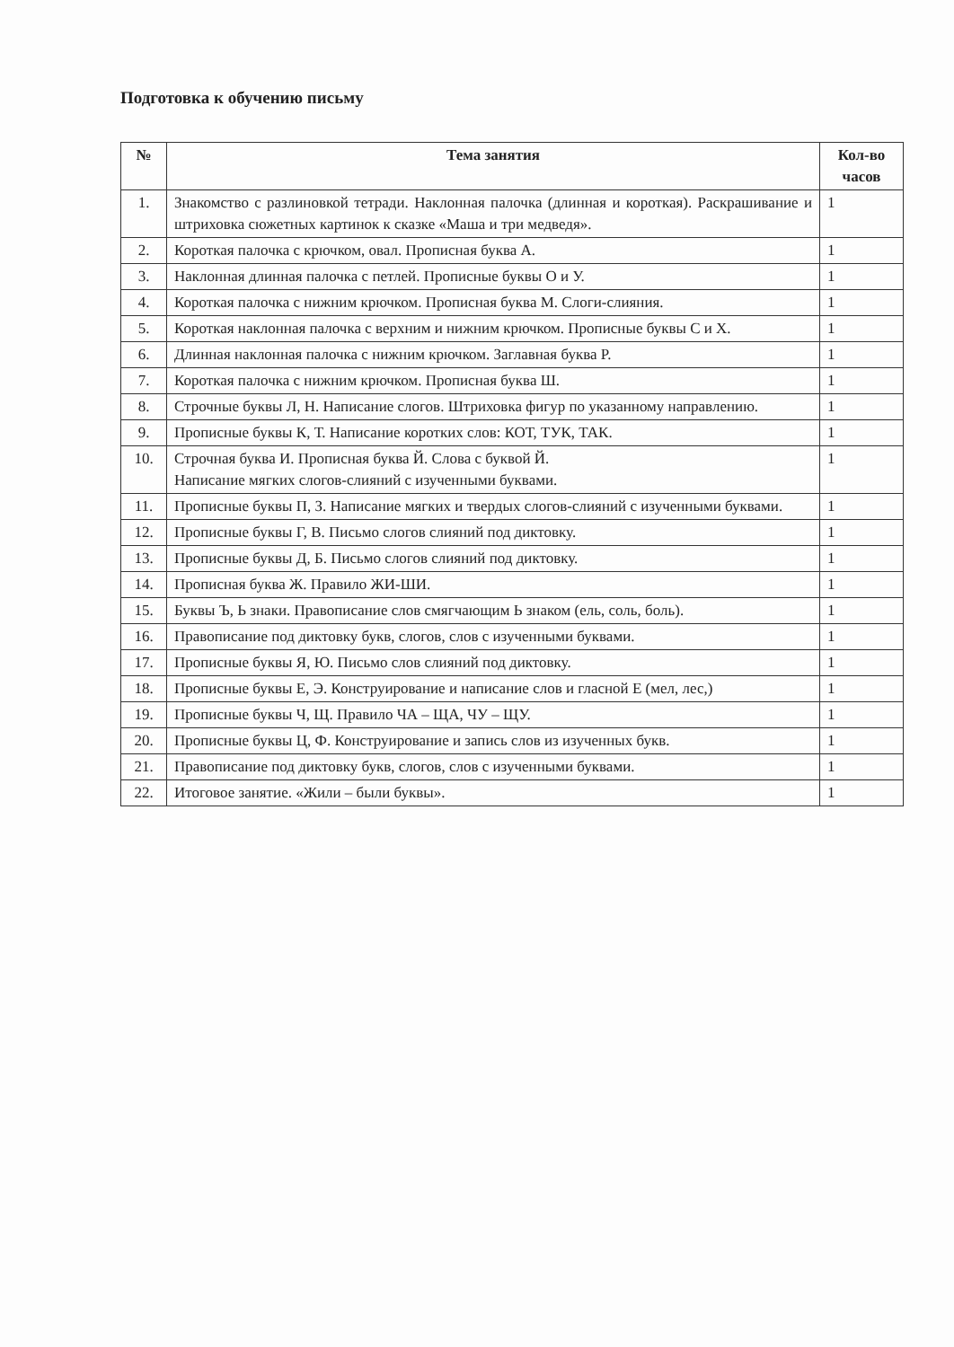Подготовка к обучению письму
| № | Тема занятия | Кол-во часов |
| --- | --- | --- |
| 1. | Знакомство с разлиновкой тетради. Наклонная палочка (длинная и короткая). Раскрашивание и штриховка сюжетных картинок к сказке «Маша и три медведя». | 1 |
| 2. | Короткая палочка с крючком, овал. Прописная буква А. | 1 |
| 3. | Наклонная длинная палочка с петлей. Прописные буквы О и У. | 1 |
| 4. | Короткая палочка с нижним крючком. Прописная буква М. Слоги-слияния. | 1 |
| 5. | Короткая наклонная палочка с верхним и нижним крючком. Прописные буквы С и Х. | 1 |
| 6. | Длинная наклонная палочка с нижним крючком. Заглавная буква Р. | 1 |
| 7. | Короткая палочка с нижним крючком. Прописная буква Ш. | 1 |
| 8. | Строчные буквы Л, Н. Написание слогов. Штриховка фигур по указанному направлению. | 1 |
| 9. | Прописные буквы К, Т. Написание коротких слов: КОТ, ТУК, ТАК. | 1 |
| 10. | Строчная буква И. Прописная буква Й. Слова с буквой Й. Написание мягких слогов-слияний с изученными буквами. | 1 |
| 11. | Прописные буквы П, З. Написание мягких и твердых слогов-слияний с изученными буквами. | 1 |
| 12. | Прописные буквы Г, В. Письмо слогов слияний под диктовку. | 1 |
| 13. | Прописные буквы Д, Б. Письмо слогов слияний под диктовку. | 1 |
| 14. | Прописная буква Ж. Правило ЖИ-ШИ. | 1 |
| 15. | Буквы Ъ, Ь знаки. Правописание слов смягчающим Ь знаком (ель, соль, боль). | 1 |
| 16. | Правописание под диктовку букв, слогов, слов с изученными буквами. | 1 |
| 17. | Прописные буквы Я, Ю. Письмо слов слияний под диктовку. | 1 |
| 18. | Прописные буквы Е, Э. Конструирование и написание слов и гласной Е (мел, лес,) | 1 |
| 19. | Прописные буквы Ч, Щ. Правило ЧА – ЩА, ЧУ – ЩУ. | 1 |
| 20. | Прописные буквы Ц, Ф. Конструирование и запись слов из изученных букв. | 1 |
| 21. | Правописание под диктовку букв, слогов, слов с изученными буквами. | 1 |
| 22. | Итоговое занятие. «Жили – были буквы». | 1 |